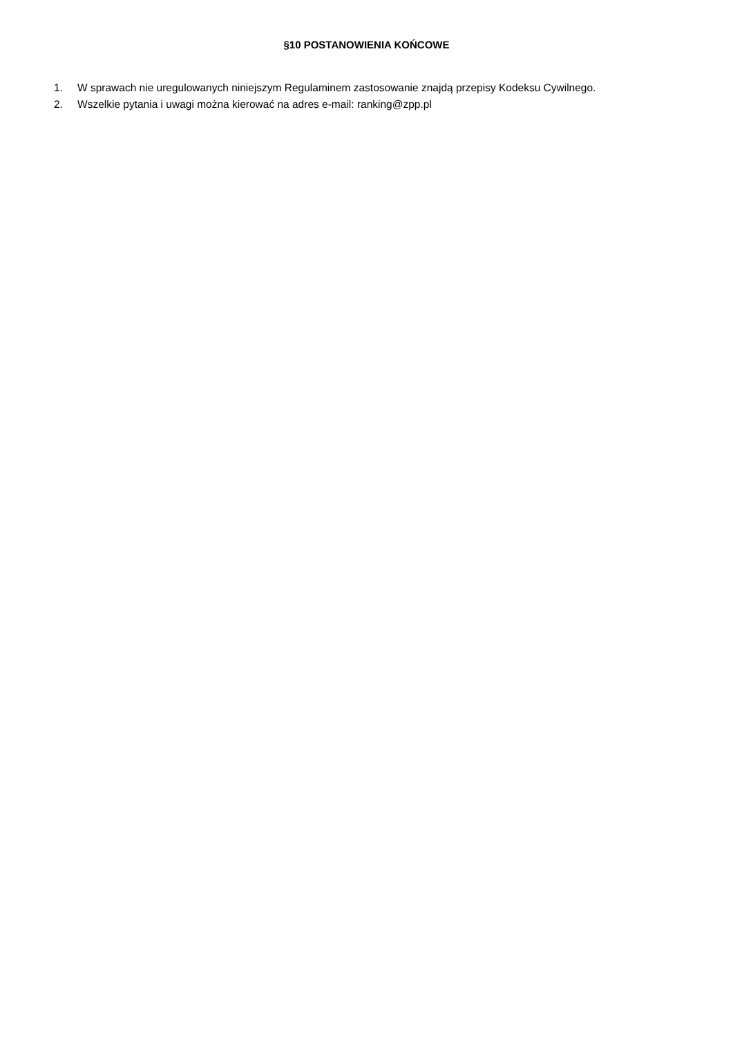§10 POSTANOWIENIA KOŃCOWE
1. W sprawach nie uregulowanych niniejszym Regulaminem zastosowanie znajdą przepisy Kodeksu Cywilnego.
2. Wszelkie pytania i uwagi można kierować na adres e-mail: ranking@zpp.pl